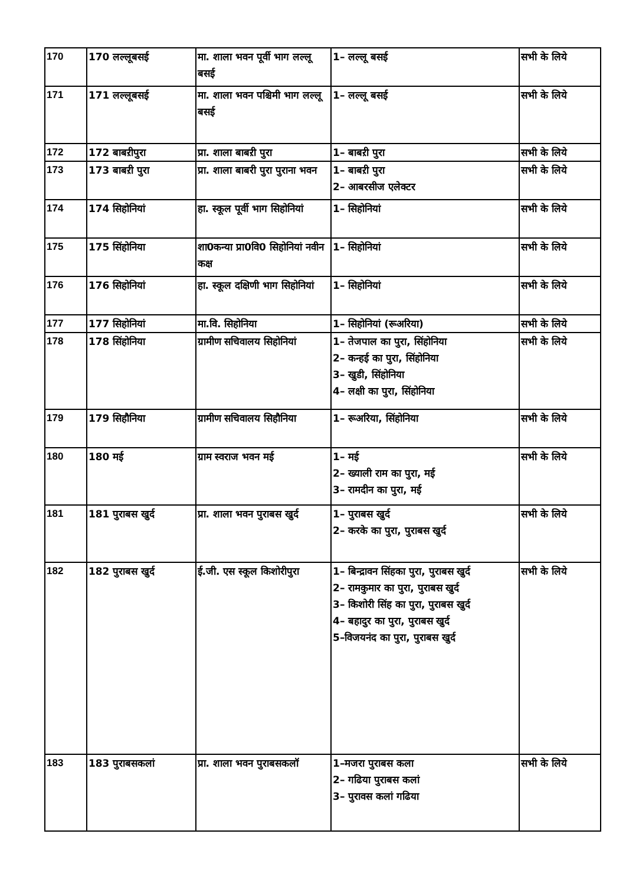| 170 | 170 लल्लूबसई | मा. शाला भवन पूर्वी भाग लल्लू बसई | 1– लल्लू बसई | सभी के लिये |
| 171 | 171 लल्लूबसई | मा. शाला भवन पश्चिमी भाग लल्लू बसई | 1– लल्लू बसई | सभी के लिये |
| 172 | 172 बाबऱीपुरा | प्रा. शाला बाबऱी पुरा | 1– बाबऱी पुरा | सभी के लिये |
| 173 | 173 बाबऱी पुरा | प्रा. शाला बाबरी पुरा पुराना भवन | 1– बाबऱी पुरा 2– आबरसीज एलेक्टर | सभी के लिये |
| 174 | 174 सिहोनियां | हा. स्कूल पूर्वी भाग सिहोनियां | 1– सिहोनियां | सभी के लिये |
| 175 | 175 सिंहोनिया | शा0कन्या प्रा0वि0 सिहोनियां नवीन कक्ष | 1– सिहोनियां | सभी के लिये |
| 176 | 176 सिहोनियां | हा. स्कूल दक्षिणी भाग सिहोनियां | 1– सिहोनियां | सभी के लिये |
| 177 | 177 सिहोनियां | मा.वि. सिहोनिया | 1– सिहोनियां (रूअरिया) | सभी के लिये |
| 178 | 178 सिंहोनिया | ग्रामीण सचिवालय सिहोनियां | 1– तेजपाल का पुरा, सिंहोनिया 2– कन्हई का पुरा, सिंहोनिया 3– खुडी, सिंहोनिया 4– लक्षी का पुरा, सिंहोनिया | सभी के लिये |
| 179 | 179 सिहौनिया | ग्रामीण सचिवालय सिहौनिया | 1– रूअरिया, सिंहोनिया | सभी के लिये |
| 180 | 180 मई | ग्राम स्वराज भवन मई | 1– मई 2– ख्याली राम का पुरा, मई 3– रामदीन का पुरा, मई | सभी के लिये |
| 181 | 181 पुराबस खुर्द | प्रा. शाला भवन पुराबस खुर्द | 1– पुराबस खुर्द 2– करके का पुरा, पुराबस खुर्द | सभी के लिये |
| 182 | 182 पुराबस खुर्द | ई.जी. एस स्कूल किशोरीपुरा | 1– बिन्द्रावन सिंहका पुरा, पुराबस खुर्द 2– रामकुमार का पुरा, पुराबस खुर्द 3– किशोरी सिंह का पुरा, पुराबस खुर्द 4– बहादुर का पुरा, पुराबस खुर्द 5–विजयनंद का पुरा, पुराबस खुर्द | सभी के लिये |
| 183 | 183 पुराबसकलां | प्रा. शाला भवन पुराबसकलॉ | 1–मजरा पुराबस कला 2– गढिया पुराबस कलां 3– पुरावस कलां गढिया | सभी के लिये |